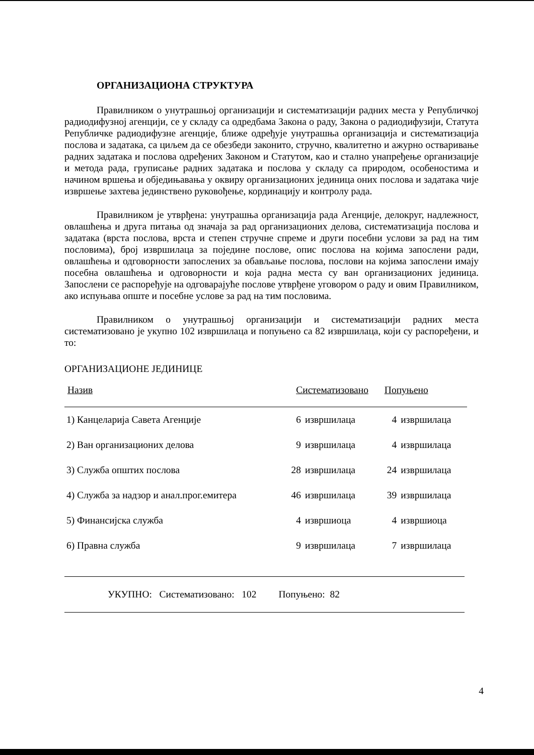ОРГАНИЗАЦИОНА СТРУКТУРА
Правилником о унутрашњој организацији и систематизацији радних места у Републичкој радиодифузној агенцији, се у складу са одредбама Закона о раду, Закона о радиодифузији, Статута Републичке радиодифузне агенције, ближе одређује унутрашња организација и систематизација послова и задатака, са циљем да се обезбеди законито, стручно, квалитетно и ажурно остваривање радних задатака и послова одређених Законом и Статутом, као и стално унапређење организације и метода рада, груписање радних задатака и послова у складу са природом, особеностима и начином вршења и обједињавања у оквиру организационих јединица оних послова и задатака чије извршење захтева јединствено руковођење, кординацију и контролу рада.
Правилником је утврђена: унутрашња организација рада Агенције, делокруг, надлежност, овлашћења и друга питања од значаја за рад организационих делова, систематизација послова и задатака (врста послова, врста и степен стручне спреме и други посебни услови за рад на тим пословима), број извршилаца за поједине послове, опис послова на којима запослени ради, овлашћења и одговорности запослених за обављање послова, послови на којима запослени имају посебна овлашћења и одговорности и која радна места су ван организационих јединица. Запослени се распоређује на одговарајуће послове утврђене уговором о раду и овим Правилником, ако испуњава опште и посебне услове за рад на тим пословима.
Правилником о унутрашњој организацији и систематизацији радних места систематизовано је укупно 102 извршилаца и попуњено са 82 извршилаца, који су распоређени, и то:
ОРГАНИЗАЦИОНЕ ЈЕДИНИЦЕ
| Назив | Систематизовано | | Попуњено | |
| --- | --- | --- | --- | --- |
| 1) Канцеларија Савета Агенције | 6 | извршилаца | 4 | извршилаца |
| 2) Ван организационих делова | 9 | извршилаца | 4 | извршилаца |
| 3) Служба општих послова | 28 | извршилаца | 24 | извршилаца |
| 4) Служба за надзор и анал.прог.емитера | 46 | извршилаца | 39 | извршилаца |
| 5) Финансијска служба | 4 | извршиоца | 4 | извршиоца |
| 6) Правна служба | 9 | извршилаца | 7 | извршилаца |
УКУПНО: Систематизовано: 102 Попуњено: 82
4